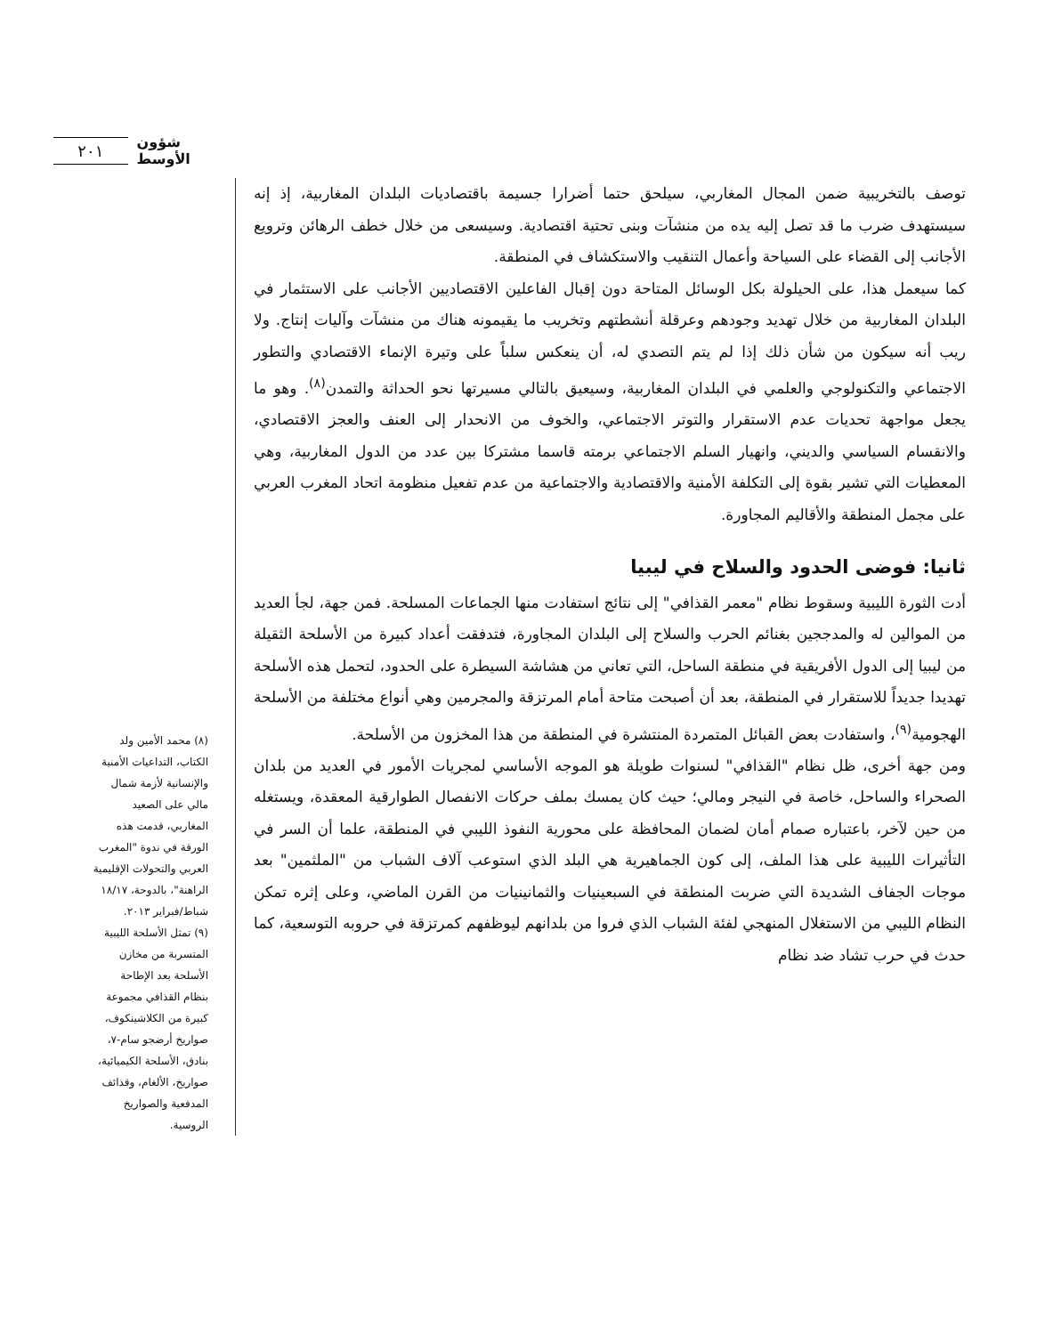٢٠١ شؤون الأوسط
توصف بالتخريبية ضمن المجال المغاربي، سيلحق حتما أضرارا جسيمة باقتصاديات البلدان المغاربية، إذ إنه سيستهدف ضرب ما قد تصل إليه يده من منشآت وبنى تحتية اقتصادية. وسيسعى من خلال خطف الرهائن وترويع الأجانب إلى القضاء على السياحة وأعمال التنقيب والاستكشاف في المنطقة.
كما سيعمل هذا، على الحيلولة بكل الوسائل المتاحة دون إقبال الفاعلين الاقتصاديين الأجانب على الاستثمار في البلدان المغاربية من خلال تهديد وجودهم وعرقلة أنشطتهم وتخريب ما يقيمونه هناك من منشآت وآليات إنتاج. ولا ريب أنه سيكون من شأن ذلك إذا لم يتم التصدي له، أن ينعكس سلباً على وتيرة الإنماء الاقتصادي والتطور الاجتماعي والتكنولوجي والعلمي في البلدان المغاربية، وسيعيق بالتالي مسيرتها نحو الحداثة والتمدن<sup>(٨)</sup>. وهو ما يجعل مواجهة تحديات عدم الاستقرار والتوتر الاجتماعي، والخوف من الانحدار إلى العنف والعجز الاقتصادي، والانقسام السياسي والديني، وانهيار السلم الاجتماعي برمته قاسما مشتركا بين عدد من الدول المغاربية، وهي المعطيات التي تشير بقوة إلى التكلفة الأمنية والاقتصادية والاجتماعية من عدم تفعيل منظومة اتحاد المغرب العربي على مجمل المنطقة والأقاليم المجاورة.
ثانيا: فوضى الحدود والسلاح في ليبيا
أدت الثورة الليبية وسقوط نظام "معمر القذافي" إلى نتائج استفادت منها الجماعات المسلحة. فمن جهة، لجأ العديد من الموالين له والمدججين بغنائم الحرب والسلاح إلى البلدان المجاورة، فتدفقت أعداد كبيرة من الأسلحة الثقيلة من ليبيا إلى الدول الأفريقية في منطقة الساحل، التي تعاني من هشاشة السيطرة على الحدود، لتحمل هذه الأسلحة تهديدا جديداً للاستقرار في المنطقة، بعد أن أصبحت متاحة أمام المرتزقة والمجرمين وهي أنواع مختلفة من الأسلحة الهجومية<sup>(٩)</sup>، واستفادت بعض القبائل المتمردة المنتشرة في المنطقة من هذا المخزون من الأسلحة.
ومن جهة أخرى، ظل نظام "القذافي" لسنوات طويلة هو الموجه الأساسي لمجريات الأمور في العديد من بلدان الصحراء والساحل، خاصة في النيجر ومالي؛ حيث كان يمسك بملف حركات الانفصال الطوارقية المعقدة، ويستغله من حين لآخر، باعتباره صمام أمان لضمان المحافظة على محورية النفوذ الليبي في المنطقة، علما أن السر في التأثيرات الليبية على هذا الملف، إلى كون الجماهيرية هي البلد الذي استوعب آلاف الشباب من "الملثمين" بعد موجات الجفاف الشديدة التي ضربت المنطقة في السبعينيات والثمانينيات من القرن الماضي، وعلى إثره تمكن النظام الليبي من الاستغلال المنهجي لفئة الشباب الذي فروا من بلدانهم ليوظفهم كمرتزقة في حروبه التوسعية، كما حدث في حرب تشاد ضد نظام
(٨) محمد الأمين ولد الكتاب، التداعيات الأمنية والإنسانية لأزمة شمال مالي على الصعيد المغاربي، قدمت هذه الورقة في ندوة "المغرب العربي والتحولات الإقليمية الراهنة"، بالدوحة، ١٨/١٧ شباط/فبراير ٢٠١٣.
(٩) تمثل الأسلحة الليبية المتسربة من مخازن الأسلحة بعد الإطاحة بنظام القذافي مجموعة كبيرة من الكلاشينكوف، صواريخ أرضجو سام-٧، بنادق، الأسلحة الكيميائية، صواريخ، الألغام، وقذائف المدفعية والصواريخ الروسية.